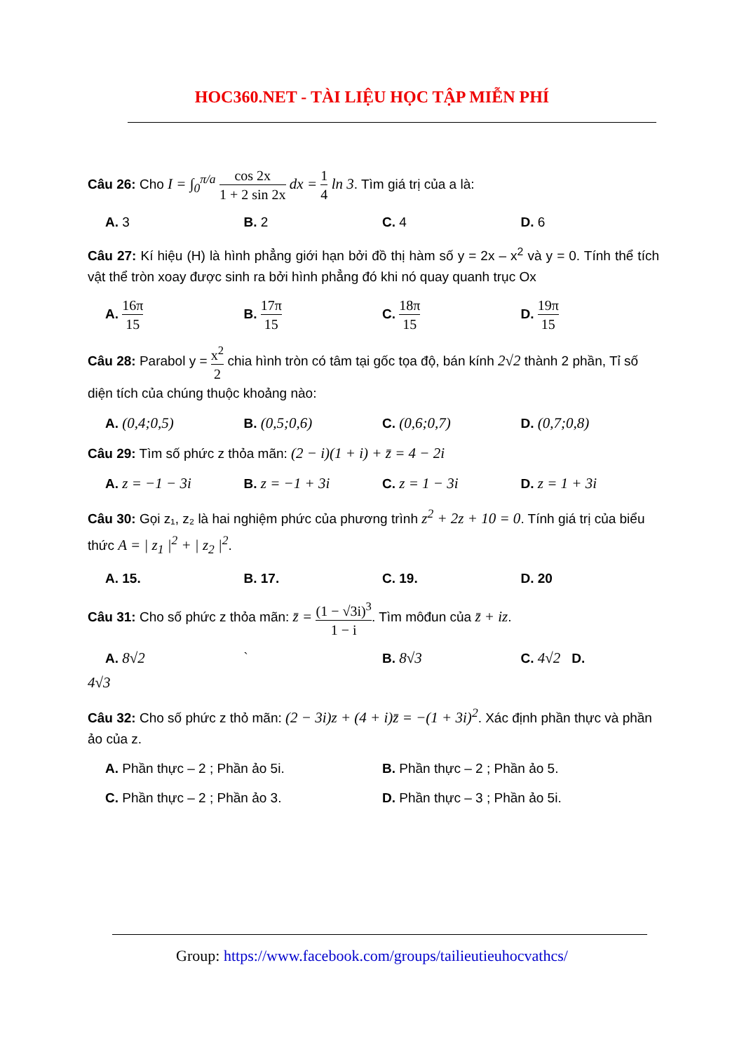HOC360.NET - TÀI LIỆU HỌC TẬP MIỄN PHÍ
Câu 26: Cho I = ∫<sub>0</sub><sup>π/a</sup> cos 2x 1 + 2 sin 2x dx = 1 4 ln 3. Tìm giá trị của a là:
A. 3 B. 2 C. 4 D. 6
Câu 27: Kí hiệu (H) là hình phẳng giới hạn bởi đồ thị hàm số y = 2x – x<sup>2</sup> và y = 0. Tính thể tích vật thể tròn xoay được sinh ra bởi hình phẳng đó khi nó quay quanh trục Ox
A. 16π 15 B. 17π 15 C. 18π 15 D. 19π 15
Câu 28: Parabol y = x<sup>2</sup> 2 chia hình tròn có tâm tại gốc tọa độ, bán kính 2√2 thành 2 phần, Tỉ số diện tích của chúng thuộc khoảng nào:
A. (0,4;0,5) B. (0,5;0,6) C. (0,6;0,7) D. (0,7;0,8)
Câu 29: Tìm số phức z thỏa mãn: (2 − i)(1 + i) + z̄ = 4 − 2i
A. z = −1 − 3i B. z = −1 + 3i C. z = 1 − 3i D. z = 1 + 3i
Câu 30: Gọi z₁, z₂ là hai nghiệm phức của phương trình z<sup>2</sup> + 2z + 10 = 0. Tính giá trị của biểu thức A = | z<sub>1</sub> |<sup>2</sup> + | z<sub>2</sub> |<sup>2</sup>.
A. 15. B. 17. C. 19. D. 20
Câu 31: Cho số phức z thỏa mãn: z̄ = (1 − √3i)<sup>3</sup> 1 − i. Tìm môđun của z̄ + iz.
A. 8√2 ` B. 8√3 C. 4√2 D.
4√3
Câu 32: Cho số phức z thỏ mãn: (2 − 3i)z + (4 + i)z̄ = −(1 + 3i)<sup>2</sup>. Xác định phần thực và phần ảo của z.
A. Phần thực – 2 ; Phần ảo 5i. B. Phần thực – 2 ; Phần ảo 5.
C. Phần thực – 2 ; Phần ảo 3. D. Phần thực – 3 ; Phần ảo 5i.
Group: https://www.facebook.com/groups/tailieutieuhocvathcs/